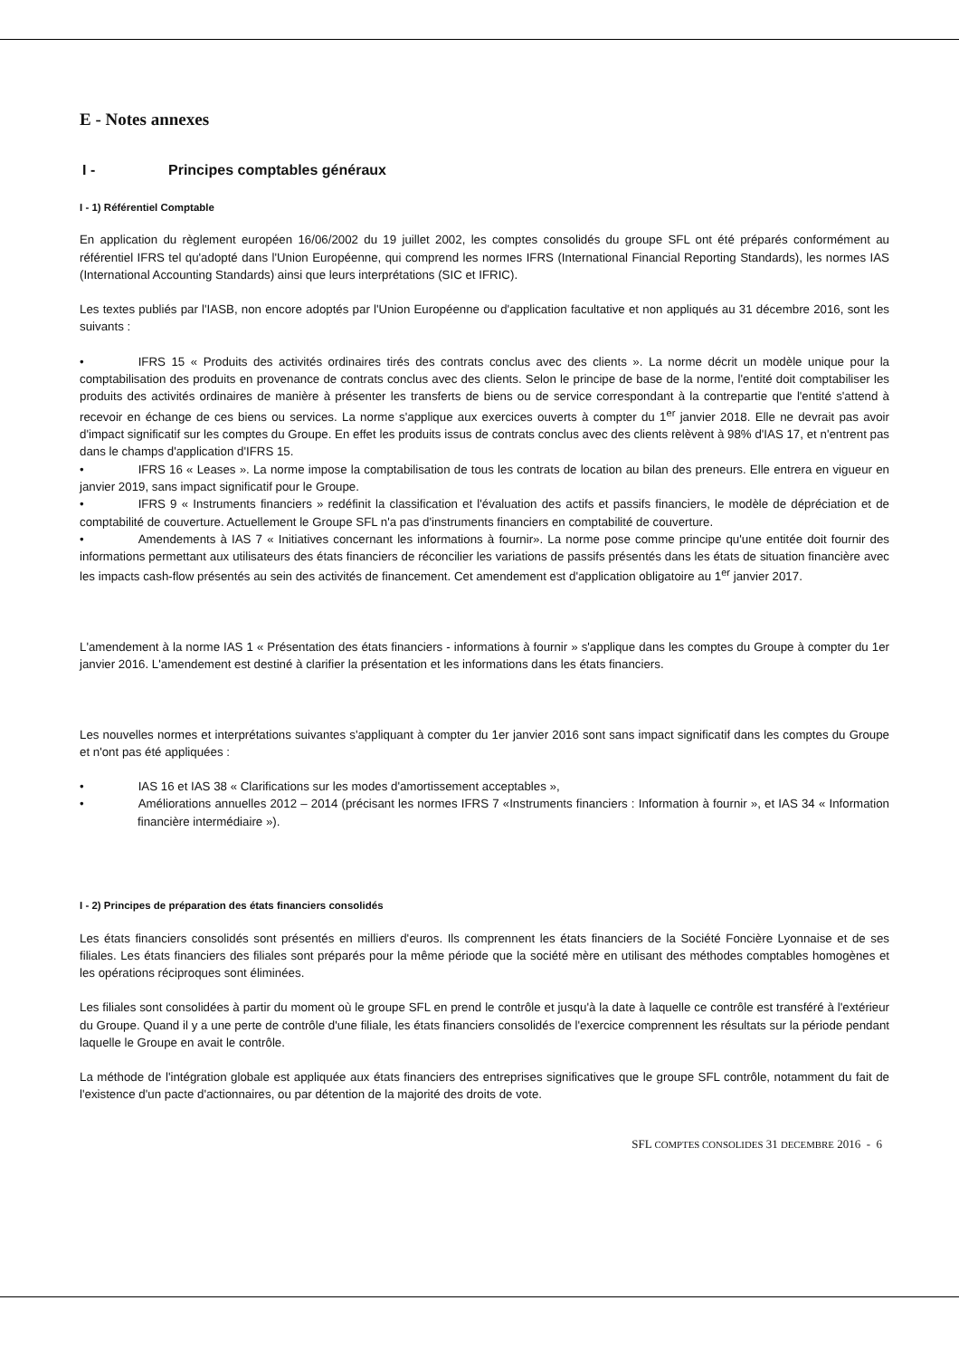E - Notes annexes
I - Principes comptables généraux
I - 1) Référentiel Comptable
En application du règlement européen 16/06/2002 du 19 juillet 2002, les comptes consolidés du groupe SFL ont été préparés conformément au référentiel IFRS tel qu'adopté dans l'Union Européenne, qui comprend les normes IFRS (International Financial Reporting Standards), les normes IAS (International Accounting Standards) ainsi que leurs interprétations (SIC et IFRIC).
Les textes publiés par l'IASB, non encore adoptés par l'Union Européenne ou d'application facultative et non appliqués au 31 décembre 2016, sont les suivants :
• IFRS 15 « Produits des activités ordinaires tirés des contrats conclus avec des clients ». La norme décrit un modèle unique pour la comptabilisation des produits en provenance de contrats conclus avec des clients. Selon le principe de base de la norme, l'entité doit comptabiliser les produits des activités ordinaires de manière à présenter les transferts de biens ou de service correspondant à la contrepartie que l'entité s'attend à recevoir en échange de ces biens ou services. La norme s'applique aux exercices ouverts à compter du 1<sup>er</sup> janvier 2018. Elle ne devrait pas avoir d'impact significatif sur les comptes du Groupe. En effet les produits issus de contrats conclus avec des clients relèvent à 98% d'IAS 17, et n'entrent pas dans le champs d'application d'IFRS 15.
• IFRS 16 « Leases ». La norme impose la comptabilisation de tous les contrats de location au bilan des preneurs. Elle entrera en vigueur en janvier 2019, sans impact significatif pour le Groupe.
• IFRS 9 « Instruments financiers » redéfinit la classification et l'évaluation des actifs et passifs financiers, le modèle de dépréciation et de comptabilité de couverture. Actuellement le Groupe SFL n'a pas d'instruments financiers en comptabilité de couverture.
• Amendements à IAS 7 « Initiatives concernant les informations à fournir». La norme pose comme principe qu'une entitée doit fournir des informations permettant aux utilisateurs des états financiers de réconcilier les variations de passifs présentés dans les états de situation financière avec les impacts cash-flow présentés au sein des activités de financement. Cet amendement est d'application obligatoire au 1<sup>er</sup> janvier 2017.
L'amendement à la norme IAS 1 « Présentation des états financiers - informations à fournir » s'applique dans les comptes du Groupe à compter du 1er janvier 2016. L'amendement est destiné à clarifier la présentation et les informations dans les états financiers.
Les nouvelles normes et interprétations suivantes s'appliquant à compter du 1er janvier 2016 sont sans impact significatif dans les comptes du Groupe et n'ont pas été appliquées :
• IAS 16 et IAS 38 « Clarifications sur les modes d'amortissement acceptables »,
• Améliorations annuelles 2012 – 2014 (précisant les normes IFRS 7 «Instruments financiers : Information à fournir », et IAS 34 « Information financière intermédiaire »).
I - 2) Principes de préparation des états financiers consolidés
Les états financiers consolidés sont présentés en milliers d'euros. Ils comprennent les états financiers de la Société Foncière Lyonnaise et de ses filiales. Les états financiers des filiales sont préparés pour la même période que la société mère en utilisant des méthodes comptables homogènes et les opérations réciproques sont éliminées.
Les filiales sont consolidées à partir du moment où le groupe SFL en prend le contrôle et jusqu'à la date à laquelle ce contrôle est transféré à l'extérieur du Groupe. Quand il y a une perte de contrôle d'une filiale, les états financiers consolidés de l'exercice comprennent les résultats sur la période pendant laquelle le Groupe en avait le contrôle.
La méthode de l'intégration globale est appliquée aux états financiers des entreprises significatives que le groupe SFL contrôle, notamment du fait de l'existence d'un pacte d'actionnaires, ou par détention de la majorité des droits de vote.
SFL COMPTES CONSOLIDES 31 DECEMBRE 2016 - 6